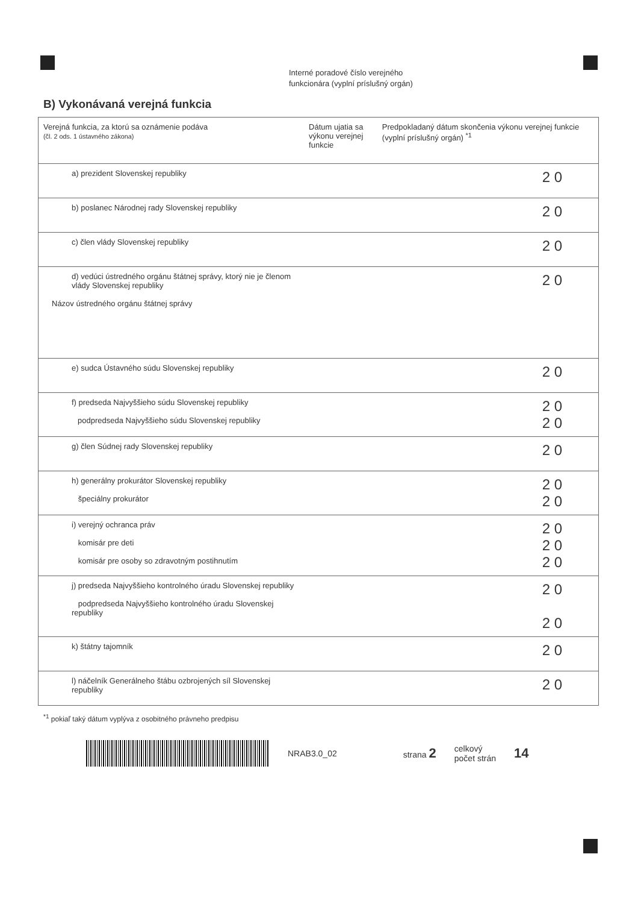Interné poradové číslo verejného
funkcionára (vyplní príslušný orgán)
B) Vykonávaná verejná funkcia
| Verejná funkcia, za ktorú sa oznámenie podáva (čl. 2 ods. 1 ústavného zákona) | Dátum ujatia sa výkonu verejnej funkcie | Predpokladaný dátum skončenia výkonu verejnej funkcie (vyplní príslušný orgán) <sup>*1</sup> |
| --- | --- | --- |
| a) prezident Slovenskej republiky | | 2 0 |
| b) poslanec Národnej rady Slovenskej republiky | | 2 0 |
| c) člen vlády Slovenskej republiky | | 2 0 |
| d) vedúci ústredného orgánu štátnej správy, ktorý nie je členom vlády Slovenskej republiky Názov ústredného orgánu štátnej správy | | 2 0 |
| e) sudca Ústavného súdu Slovenskej republiky | | 2 0 |
| f) predseda Najvyššieho súdu Slovenskej republiky podpredseda Najvyššieho súdu Slovenskej republiky | | 2 0 2 0 |
| g) člen Súdnej rady Slovenskej republiky | | 2 0 |
| h) generálny prokurátor Slovenskej republiky špeciálny prokurátor | | 2 0 2 0 |
| i) verejný ochranca práv komisár pre deti komisár pre osoby so zdravotným postihnutím | | 2 0 2 0 2 0 |
| j) predseda Najvyššieho kontrolného úradu Slovenskej republiky podpredseda Najvyššieho kontrolného úradu Slovenskej republiky | | 2 0 2 0 |
| k) štátny tajomník | | 2 0 |
| l) náčelník Generálneho štábu ozbrojených síl Slovenskej republiky | | 2 0 |
<sup>*1</sup> pokiaľ taký dátum vyplýva z osobitného právneho predpisu
NRAB3.0_02 strana 2 celkový
počet strán 14